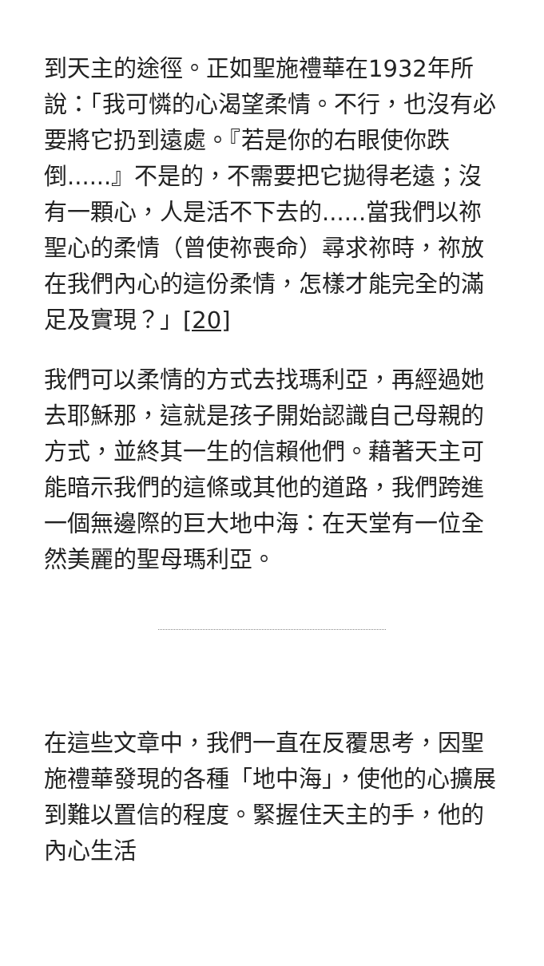到天主的途徑。正如聖施禮華在1932年所說：「我可憐的心渴望柔情。不行，也沒有必要將它扔到遠處。『若是你的右眼使你跌倒......』不是的，不需要把它拋得老遠；沒有一顆心，人是活不下去的......當我們以祢聖心的柔情（曾使祢喪命）尋求祢時，祢放在我們內心的這份柔情，怎樣才能完全的滿足及實現？」[20]
我們可以柔情的方式去找瑪利亞，再經過她去耶穌那，這就是孩子開始認識自己母親的方式，並終其一生的信賴他們。藉著天主可能暗示我們的這條或其他的道路，我們跨進一個無邊際的巨大地中海：在天堂有一位全然美麗的聖母瑪利亞。
在這些文章中，我們一直在反覆思考，因聖施禮華發現的各種「地中海」，使他的心擴展到難以置信的程度。緊握住天主的手，他的內心生活